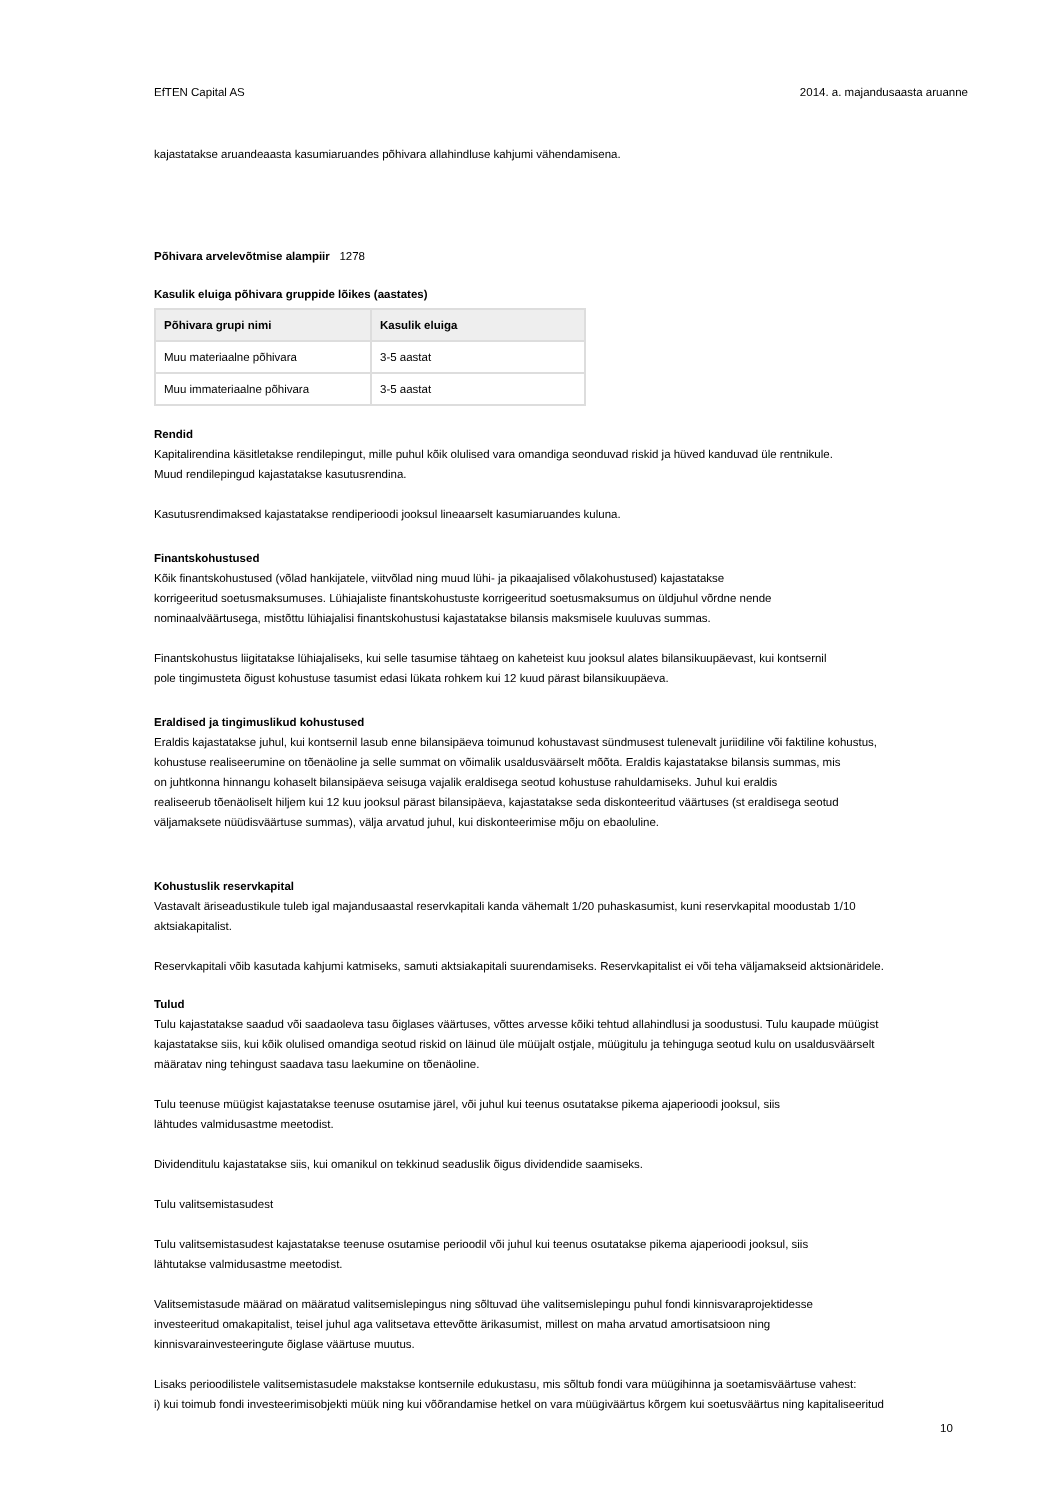EfTEN Capital AS 2014. a. majandusaasta aruanne
kajastatakse aruandeaasta kasumiaruandes põhivara allahindluse kahjumi vähendamisena.
Põhivara arvelevõtmise alampiir 1278
Kasulik eluiga põhivara gruppide lõikes (aastates)
| Põhivara grupi nimi | Kasulik eluiga |
| --- | --- |
| Muu materiaalne põhivara | 3-5 aastat |
| Muu immateriaalne põhivara | 3-5 aastat |
Rendid
Kapitalirendina käsitletakse rendilepingut, mille puhul kõik olulised vara omandiga seonduvad riskid ja hüved kanduvad üle rentnikule.
Muud rendilepingud kajastatakse kasutusrendina.
Kasutusrendimaksed kajastatakse rendiperioodi jooksul lineaarselt kasumiaruandes kuluna.
Finantskohustused
Kõik finantskohustused (võlad hankijatele, viitvõlad ning muud lühi- ja pikaajalised võlakohustused) kajastatakse
korrigeeritud soetusmaksumuses. Lühiajaliste finantskohustuste korrigeeritud soetusmaksumus on üldjuhul võrdne nende
nominaalväärtusega, mistõttu lühiajalisi finantskohustusi kajastatakse bilansis maksmisele kuuluvas summas.
Finantskohustus liigitatakse lühiajaliseks, kui selle tasumise tähtaeg on kaheteist kuu jooksul alates bilansikuupäevast, kui kontsernil
pole tingimusteta õigust kohustuse tasumist edasi lükata rohkem kui 12 kuud pärast bilansikuupäeva.
Eraldised ja tingimuslikud kohustused
Eraldis kajastatakse juhul, kui kontsernil lasub enne bilansipäeva toimunud kohustavast sündmusest tulenevalt juriidiline või faktiline kohustus,
kohustuse realiseerumine on tõenäoline ja selle summat on võimalik usaldusväärselt mõõta. Eraldis kajastatakse bilansis summas, mis
on juhtkonna hinnangu kohaselt bilansipäeva seisuga vajalik eraldisega seotud kohustuse rahuldamiseks. Juhul kui eraldis
realiseerub tõenäoliselt hiljem kui 12 kuu jooksul pärast bilansipäeva, kajastatakse seda diskonteeritud väärtuses (st eraldisega seotud
väljamaksete nüüdisväärtuse summas), välja arvatud juhul, kui diskonteerimise mõju on ebaoluline.
Kohustuslik reservkapital
Vastavalt äriseadustikule tuleb igal majandusaastal reservkapitali kanda vähemalt 1/20 puhaskasumist, kuni reservkapital moodustab 1/10
aktsiakapitalist.
Reservkapitali võib kasutada kahjumi katmiseks, samuti aktsiakapitali suurendamiseks. Reservkapitalist ei või teha väljamakseid aktsionäridele.
Tulud
Tulu kajastatakse saadud või saadaoleva tasu õiglases väärtuses, võttes arvesse kõiki tehtud allahindlusi ja soodustusi. Tulu kaupade müügist
kajastatakse siis, kui kõik olulised omandiga seotud riskid on läinud üle müüjalt ostjale, müügitulu ja tehinguga seotud kulu on usaldusväärselt
määratav ning tehingust saadava tasu laekumine on tõenäoline.
Tulu teenuse müügist kajastatakse teenuse osutamise järel, või juhul kui teenus osutatakse pikema ajaperioodi jooksul, siis
lähtudes valmidusastme meetodist.
Dividenditulu kajastatakse siis, kui omanikul on tekkinud seaduslik õigus dividendide saamiseks.
Tulu valitsemistasudest
Tulu valitsemistasudest kajastatakse teenuse osutamise perioodil või juhul kui teenus osutatakse pikema ajaperioodi jooksul, siis
lähtutakse valmidusastme meetodist.
Valitsemistasude määrad on määratud valitsemislepingus ning sõltuvad ühe valitsemislepingu puhul fondi kinnisvaraprojektidesse
investeeritud omakapitalist, teisel juhul aga valitsetava ettevõtte ärikasumist, millest on maha arvatud amortisatsioon ning
kinnisvarainvesteeringute õiglase väärtuse muutus.
Lisaks perioodilistele valitsemistasudele makstakse kontsernile edukustasu, mis sõltub fondi vara müügihinna ja soetamisväärtuse vahest:
i) kui toimub fondi investeerimisobjekti müük ning kui võõrandamise hetkel on vara müügiväärtus kõrgem kui soetusväärtus ning kapitaliseeritud
10